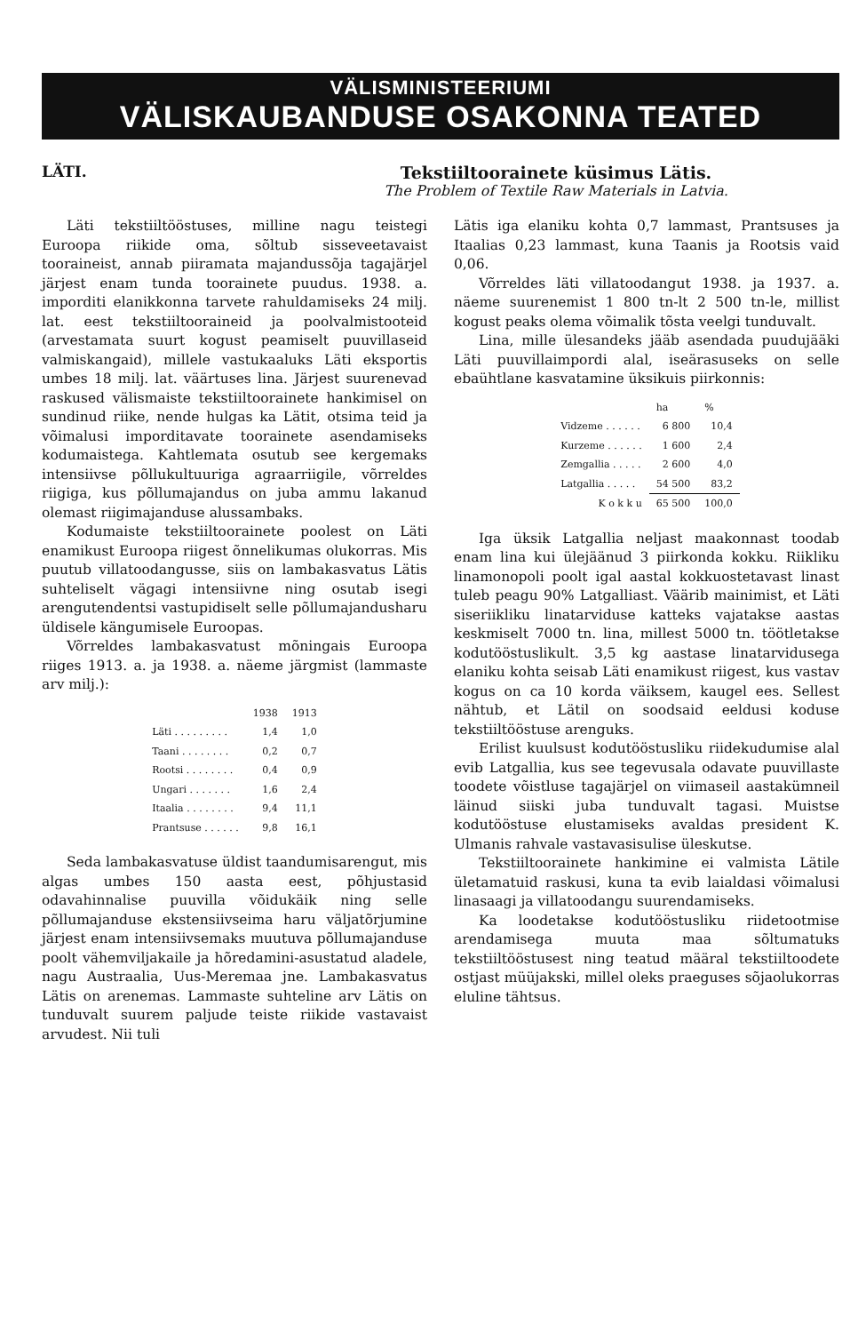VÄLISMINISTEERIUMI
VÄLISKAUBANDUSE OSAKONNA TEATED
LÄTI. Tekstiiltoorainete küsimus Lätis.
The Problem of Textile Raw Materials in Latvia.
Läti tekstiiltööstuses, milline nagu teistegi Euroopa riikide oma, sõltub sisseveetavaist tooraineist, annab piiramata majandussõja tagajärjel järjest enam tunda toorainete puudus. 1938. a. imporditi elanikkonna tarvete rahuldamiseks 24 milj. lat. eest tekstiiltooraineid ja poolvalmistooteid (arvestamata suurt kogust peamiselt puuvillaseid valmiskangaid), millele vastukaaluks Läti eksportis umbes 18 milj. lat. väärtuses lina. Järjest suurenevad raskused välismaiste tekstiiltoorainete hankimisel on sundinud riike, nende hulgas ka Lätit, otsima teid ja võimalusi imporditavate toorainete asendamiseks kodumaistega. Kahtlemata osutub see kergemaks intensiivse põllukultuuriga agraarriigile, võrreldes riigiga, kus põllumajandus on juba ammu lakanud olemast riigimajanduse alussambaks.
Kodumaiste tekstiiltoorainete poolest on Läti enamikust Euroopa riigest õnnelikumas olukorras. Mis puutub villatoodangusse, siis on lambakasvatus Lätis suhteliselt vägagi intensiivne ning osutab isegi arengutendentsi vastupidiselt selle põllumajandusharu üldisele kängumisele Euroopas.
Võrreldes lambakasvatust mõningais Euroopa riiges 1913. a. ja 1938. a. näeme järgmist (lammaste arv milj.):
| | 1938 | 1913 |
| --- | --- | --- |
| Läti . . . . . . . . . | 1,4 | 1,0 |
| Taani . . . . . . . . | 0,2 | 0,7 |
| Rootsi . . . . . . . . | 0,4 | 0,9 |
| Ungari . . . . . . . | 1,6 | 2,4 |
| Itaalia . . . . . . . . | 9,4 | 11,1 |
| Prantsuse . . . . . . | 9,8 | 16,1 |
Seda lambakasvatuse üldist taandumisarengut, mis algas umbes 150 aasta eest, põhjustasid odavahinnalise puuvilla võidukäik ning selle põllumajanduse ekstensiivseima haru väljatõrjumine järjest enam intensiivsemaks muutuva põllumajanduse poolt vähemviljakaile ja hõredamini-asustatud aladele, nagu Austraalia, Uus-Meremaa jne. Lambakasvatus Lätis on arenemas. Lammaste suhteline arv Lätis on tunduvalt suurem paljude teiste riikide vastavaist arvudest. Nii tuli
Lätis iga elaniku kohta 0,7 lammast, Prantsuses ja Itaalias 0,23 lammast, kuna Taanis ja Rootsis vaid 0,06.
Võrreldes läti villatoodangut 1938. ja 1937. a. näeme suurenemist 1 800 tn-lt 2 500 tn-le, millist kogust peaks olema võimalik tõsta veelgi tunduvalt.
Lina, mille ülesandeks jääb asendada puudujääki Läti puuvillaimpordi alal, iseärasuseks on selle ebaühtlane kasvatamine üksikuis piirkonnis:
| | ha | % |
| --- | --- | --- |
| Vidzeme . . . . . . | 6 800 | 10,4 |
| Kurzeme . . . . . . | 1 600 | 2,4 |
| Zemgallia . . . . . | 2 600 | 4,0 |
| Latgallia . . . . . | 54 500 | 83,2 |
| K o k k u | 65 500 | 100,0 |
Iga üksik Latgallia neljast maakonnast toodab enam lina kui ülejäänud 3 piirkonda kokku. Riikliku linamonopoli poolt igal aastal kokkuostetavast linast tuleb peagu 90% Latgalliast. Väärib mainimist, et Läti siseriikliku linatarviduse katteks vajatakse aastas keskmiselt 7000 tn. lina, millest 5000 tn. töötletakse kodutööstuslikult. 3,5 kg aastase linatarvidusega elaniku kohta seisab Läti enamikust riigest, kus vastav kogus on ca 10 korda väiksem, kaugel ees. Sellest nähtub, et Lätil on soodsaid eeldusi koduse tekstiiltööstuse arenguks.
Erilist kuulsust kodutööstusliku riidekudumise alal evib Latgallia, kus see tegevusala odavate puuvillaste toodete võistluse tagajärjel on viimaseil aastakümneil läinud siiski juba tunduvalt tagasi. Muistse kodutööstuse elustamiseks avaldas president K. Ulmanis rahvale vastavasisulise üleskutse.
Tekstiiltoorainete hankimine ei valmista Lätile ületamatuid raskusi, kuna ta evib laialdasi võimalusi linasaagi ja villatoodangu suurendamiseks.
Ka loodetakse kodutööstusliku riidetootmise arendamisega muuta maa sõltumatuks tekstiiltööstusest ning teatud määral tekstiiltoodete ostjast müüjakski, millel oleks praeguses sõjaolukorras eluline tähtsus.